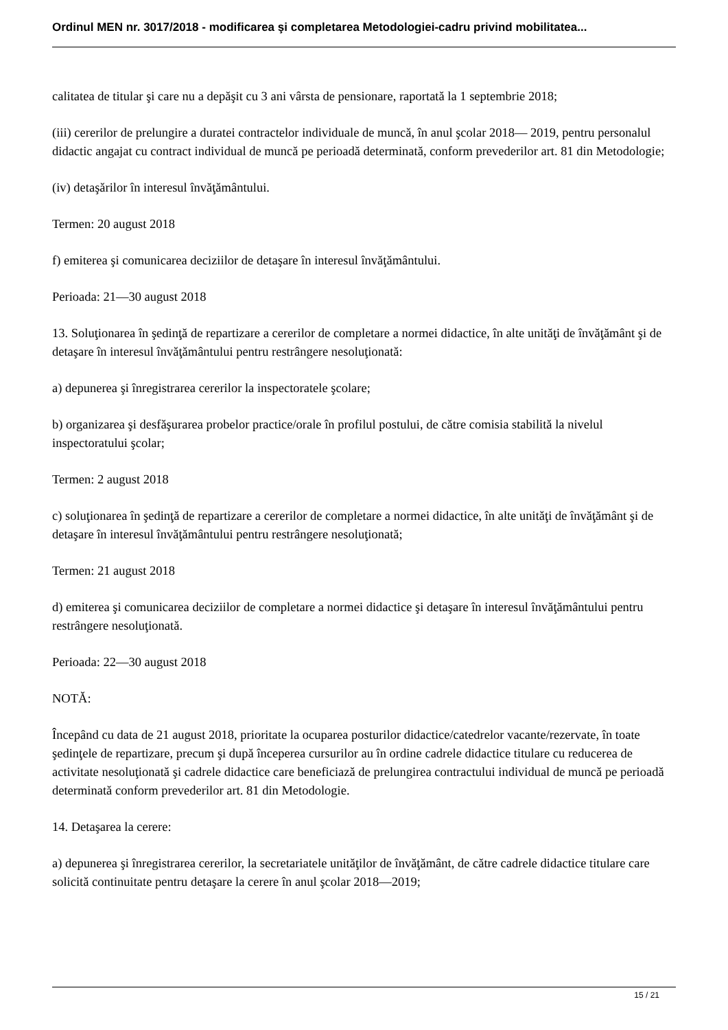Ordinul MEN nr. 3017/2018 - modificarea şi completarea Metodologiei-cadru privind mobilitatea...
calitatea de titular şi care nu a depăşit cu 3 ani vârsta de pensionare, raportată la 1 septembrie 2018;
(iii) cererilor de prelungire a duratei contractelor individuale de muncă, în anul şcolar 2018— 2019, pentru personalul didactic angajat cu contract individual de muncă pe perioadă determinată, conform prevederilor art. 81 din Metodologie;
(iv) detaşărilor în interesul învăţământului.
Termen: 20 august 2018
f) emiterea şi comunicarea deciziilor de detaşare în interesul învăţământului.
Perioada: 21—30 august 2018
13. Soluţionarea în şedinţă de repartizare a cererilor de completare a normei didactice, în alte unităţi de învăţământ şi de detaşare în interesul învăţământului pentru restrângere nesoluţionată:
a) depunerea şi înregistrarea cererilor la inspectoratele şcolare;
b) organizarea şi desfăşurarea probelor practice/orale în profilul postului, de către comisia stabilită la nivelul inspectoratului şcolar;
Termen: 2 august 2018
c) soluţionarea în şedinţă de repartizare a cererilor de completare a normei didactice, în alte unităţi de învăţământ şi de detaşare în interesul învăţământului pentru restrângere nesoluţionată;
Termen: 21 august 2018
d) emiterea şi comunicarea deciziilor de completare a normei didactice şi detaşare în interesul învăţământului pentru restrângere nesoluţionată.
Perioada: 22—30 august 2018
NOTĂ:
Începând cu data de 21 august 2018, prioritate la ocuparea posturilor didactice/catedrelor vacante/rezervate, în toate şedinţele de repartizare, precum şi după începerea cursurilor au în ordine cadrele didactice titulare cu reducerea de activitate nesoluţionată şi cadrele didactice care beneficiază de prelungirea contractului individual de muncă pe perioadă determinată conform prevederilor art. 81 din Metodologie.
14. Detaşarea la cerere:
a) depunerea şi înregistrarea cererilor, la secretariatele unităţilor de învăţământ, de către cadrele didactice titulare care solicită continuitate pentru detaşare la cerere în anul şcolar 2018—2019;
15 / 21